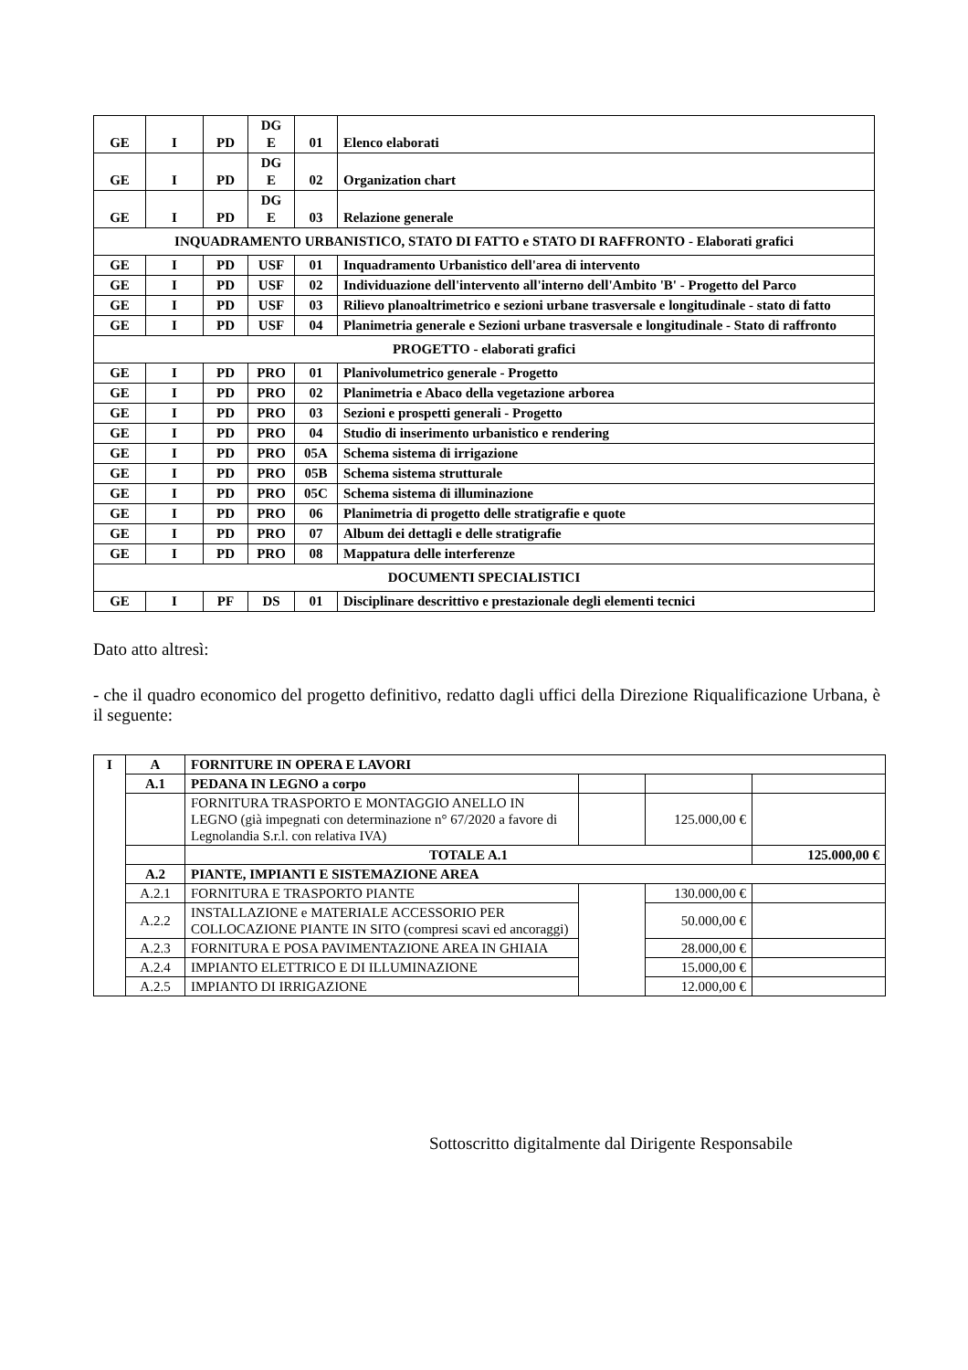| GE | I | PD | DG E | 01 | Elenco elaborati |
| GE | I | PD | DG E | 02 | Organization chart |
| GE | I | PD | DG E | 03 | Relazione generale |
| INQUADRAMENTO URBANISTICO, STATO DI FATTO e STATO DI RAFFRONTO - Elaborati grafici | | | | | |
| GE | I | PD | USF | 01 | Inquadramento Urbanistico dell'area di intervento |
| GE | I | PD | USF | 02 | Individuazione dell'intervento all'interno dell'Ambito 'B' - Progetto del Parco |
| GE | I | PD | USF | 03 | Rilievo planoaltrimetrico e sezioni urbane trasversale e longitudinale - stato di fatto |
| GE | I | PD | USF | 04 | Planimetria generale e Sezioni urbane trasversale e longitudinale - Stato di raffronto |
| PROGETTO - elaborati grafici | | | | | |
| GE | I | PD | PRO | 01 | Planivolumetrico generale - Progetto |
| GE | I | PD | PRO | 02 | Planimetria e Abaco della vegetazione arborea |
| GE | I | PD | PRO | 03 | Sezioni e prospetti generali - Progetto |
| GE | I | PD | PRO | 04 | Studio di inserimento urbanistico e rendering |
| GE | I | PD | PRO | 05A | Schema sistema di irrigazione |
| GE | I | PD | PRO | 05B | Schema sistema strutturale |
| GE | I | PD | PRO | 05C | Schema sistema di illuminazione |
| GE | I | PD | PRO | 06 | Planimetria di progetto delle stratigrafie e quote |
| GE | I | PD | PRO | 07 | Album dei dettagli e delle stratigrafie |
| GE | I | PD | PRO | 08 | Mappatura delle interferenze |
| DOCUMENTI SPECIALISTICI | | | | | |
| GE | I | PF | DS | 01 | Disciplinare descrittivo e prestazionale degli elementi tecnici |
Dato atto altresì:
- che il quadro economico del progetto definitivo, redatto dagli uffici della Direzione Riqualificazione Urbana, è il seguente:
| I | A | FORNITURE IN OPERA E LAVORI | | | |
| | A.1 | PEDANA IN LEGNO a corpo | | | |
| | | FORNITURA TRASPORTO E MONTAGGIO ANELLO IN LEGNO (già impegnati con determinazione n° 67/2020 a favore di Legnolandia S.r.l. con relativa IVA) | | 125.000,00 € | |
| | | TOTALE A.1 | | | 125.000,00 € |
| | A.2 | PIANTE, IMPIANTI E SISTEMAZIONE AREA | | | |
| | A.2.1 | FORNITURA E TRASPORTO PIANTE | | 130.000,00 € | |
| | A.2.2 | INSTALLAZIONE e MATERIALE ACCESSORIO PER COLLOCAZIONE PIANTE IN SITO (compresi scavi ed ancoraggi) | | 50.000,00 € | |
| | A.2.3 | FORNITURA E POSA PAVIMENTAZIONE AREA IN GHIAIA | | 28.000,00 € | |
| | A.2.4 | IMPIANTO ELETTRICO E DI ILLUMINAZIONE | | 15.000,00 € | |
| | A.2.5 | IMPIANTO DI IRRIGAZIONE | | 12.000,00 € | |
Sottoscritto digitalmente dal Dirigente Responsabile